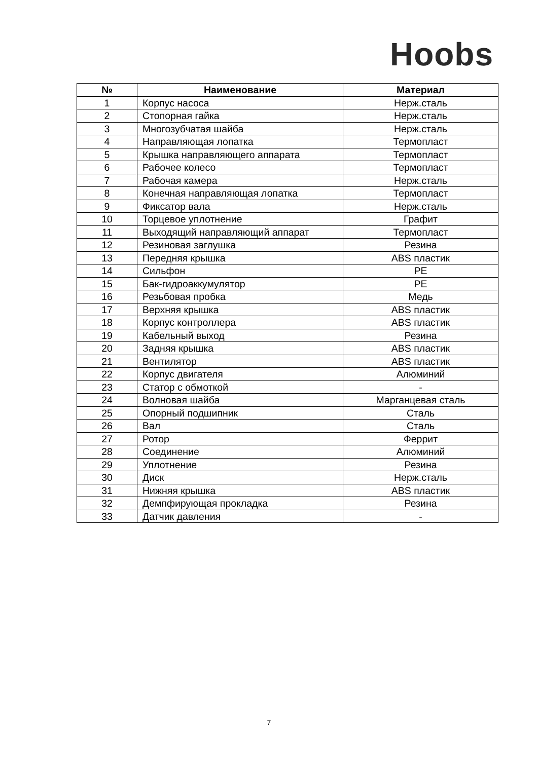Hoobs
| № | Наименование | Материал |
| --- | --- | --- |
| 1 | Корпус насоса | Нерж.сталь |
| 2 | Стопорная гайка | Нерж.сталь |
| 3 | Многозубчатая шайба | Нерж.сталь |
| 4 | Направляющая лопатка | Термопласт |
| 5 | Крышка направляющего аппарата | Термопласт |
| 6 | Рабочее колесо | Термопласт |
| 7 | Рабочая камера | Нерж.сталь |
| 8 | Конечная направляющая лопатка | Термопласт |
| 9 | Фиксатор вала | Нерж.сталь |
| 10 | Торцевое уплотнение | Графит |
| 11 | Выходящий направляющий аппарат | Термопласт |
| 12 | Резиновая заглушка | Резина |
| 13 | Передняя крышка | ABS пластик |
| 14 | Сильфон | PE |
| 15 | Бак-гидроаккумулятор | PE |
| 16 | Резьбовая пробка | Медь |
| 17 | Верхняя крышка | ABS пластик |
| 18 | Корпус контроллера | ABS пластик |
| 19 | Кабельный выход | Резина |
| 20 | Задняя крышка | ABS пластик |
| 21 | Вентилятор | ABS пластик |
| 22 | Корпус двигателя | Алюминий |
| 23 | Статор с обмоткой | - |
| 24 | Волновая шайба | Марганцевая сталь |
| 25 | Опорный подшипник | Сталь |
| 26 | Вал | Сталь |
| 27 | Ротор | Феррит |
| 28 | Соединение | Алюминий |
| 29 | Уплотнение | Резина |
| 30 | Диск | Нерж.сталь |
| 31 | Нижняя крышка | ABS пластик |
| 32 | Демпфирующая прокладка | Резина |
| 33 | Датчик давления | - |
7